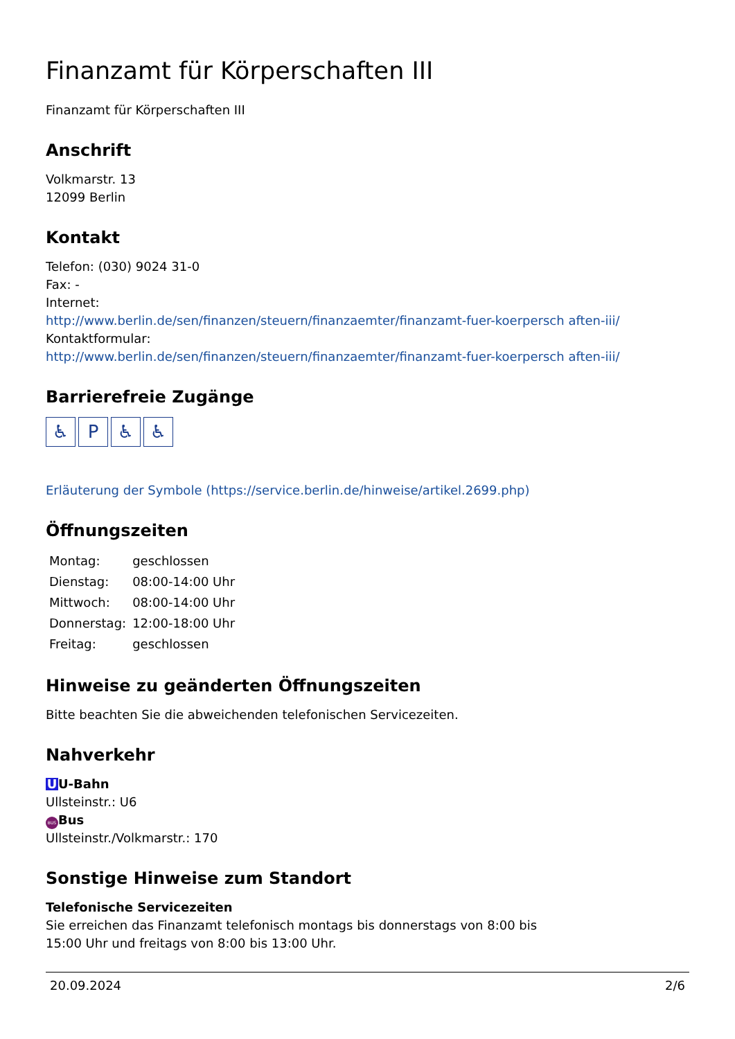Finanzamt für Körperschaften III
Finanzamt für Körperschaften III
Anschrift
Volkmarstr. 13
12099 Berlin
Kontakt
Telefon: (030) 9024 31-0
Fax: -
Internet:
http://www.berlin.de/sen/finanzen/steuern/finanzaemter/finanzamt-fuer-koerpersch aften-iii/
Kontaktformular:
http://www.berlin.de/sen/finanzen/steuern/finanzaemter/finanzamt-fuer-koerpersch aften-iii/
Barrierefreie Zugänge
♿ P ♿ ♿
Erläuterung der Symbole (https://service.berlin.de/hinweise/artikel.2699.php)
Öffnungszeiten
| Montag: | geschlossen |
| Dienstag: | 08:00-14:00 Uhr |
| Mittwoch: | 08:00-14:00 Uhr |
| Donnerstag: | 12:00-18:00 Uhr |
| Freitag: | geschlossen |
Hinweise zu geänderten Öffnungszeiten
Bitte beachten Sie die abweichenden telefonischen Servicezeiten.
Nahverkehr
U U-Bahn
Ullsteinstr.: U6
BUS Bus
Ullsteinstr./Volkmarstr.: 170
Sonstige Hinweise zum Standort
Telefonische Servicezeiten
Sie erreichen das Finanzamt telefonisch montags bis donnerstags von 8:00 bis
15:00 Uhr und freitags von 8:00 bis 13:00 Uhr.
20.09.2024 2/6